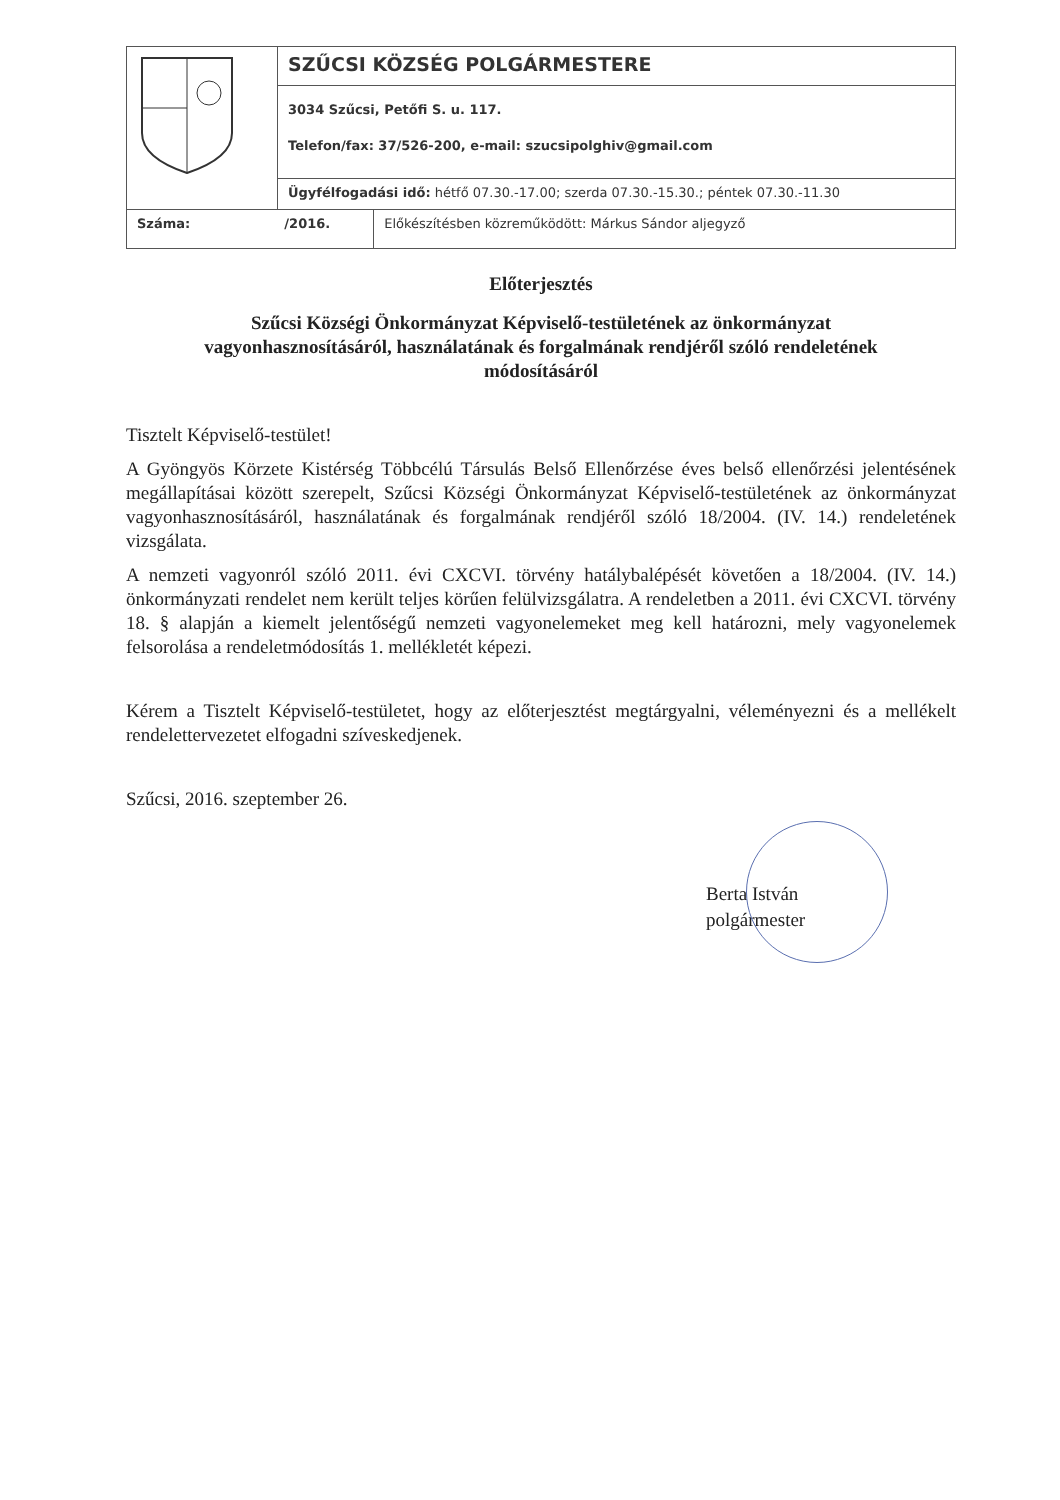| | SZŰCSI KÖZSÉG POLGÁRMESTERE | |
| | 3034 Szűcsi, Petőfi S. u. 117. Telefon/fax: 37/526-200, e-mail: szucsipolghiv@gmail.com | |
| | Ügyfélfogadási idő: hétfő 07.30.-17.00; szerda 07.30.-15.30.; péntek 07.30.-11.30 | |
| Száma: /2016. | | Előkészítésben közreműködött: Márkus Sándor aljegyző |
Előterjesztés
Szűcsi Községi Önkormányzat Képviselő-testületének az önkormányzat vagyonhasznosításáról, használatának és forgalmának rendjéről szóló rendeletének módosításáról
Tisztelt Képviselő-testület!
A Gyöngyös Körzete Kistérség Többcélú Társulás Belső Ellenőrzése éves belső ellenőrzési jelentésének megállapításai között szerepelt, Szűcsi Községi Önkormányzat Képviselő-testületének az önkormányzat vagyonhasznosításáról, használatának és forgalmának rendjéről szóló 18/2004. (IV. 14.) rendeletének vizsgálata.
A nemzeti vagyonról szóló 2011. évi CXCVI. törvény hatálybalépését követően a 18/2004. (IV. 14.) önkormányzati rendelet nem került teljes körűen felülvizsgálatra. A rendeletben a 2011. évi CXCVI. törvény 18. § alapján a kiemelt jelentőségű nemzeti vagyonelemeket meg kell határozni, mely vagyonelemek felsorolása a rendeletmódosítás 1. mellékletét képezi.
Kérem a Tisztelt Képviselő-testületet, hogy az előterjesztést megtárgyalni, véleményezni és a mellékelt rendelettervezetet elfogadni szíveskedjenek.
Szűcsi, 2016. szeptember 26.
Berta István
polgármester